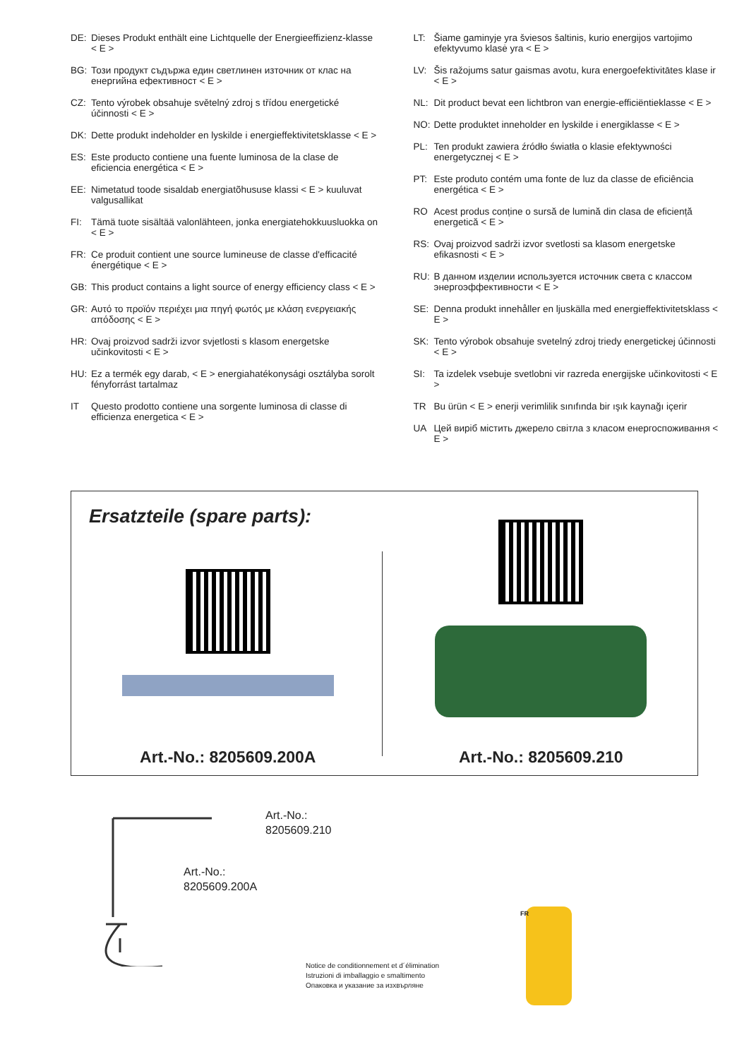DE: Dieses Produkt enthält eine Lichtquelle der Energieeffizienz-klasse < E >
BG: Този продукт съдържа един светлинен източник от клас на енергийна ефективност < E >
CZ: Tento výrobek obsahuje světelný zdroj s třídou energetické účinnosti < E >
DK: Dette produkt indeholder en lyskilde i energieffektivitetsklasse < E >
ES: Este producto contiene una fuente luminosa de la clase de eficiencia energética < E >
EE: Nimetatud toode sisaldab energiatõhususe klassi < E > kuuluvat valgusallikat
FI: Tämä tuote sisältää valonlähteen, jonka energiatehokkuusluokka on < E >
FR: Ce produit contient une source lumineuse de classe d'efficacité énergétique < E >
GB: This product contains a light source of energy efficiency class < E >
GR: Αυτό το προϊόν περιέχει μια πηγή φωτός με κλάση ενεργειακής απόδοσης < E >
HR: Ovaj proizvod sadrži izvor svjetlosti s klasom energetske učinkovitosti < E >
HU: Ez a termék egy darab, < E > energiahatékonysági osztályba sorolt fényforrást tartalmaz
IT Questo prodotto contiene una sorgente luminosa di classe di efficienza energetica < E >
LT: Šiame gaminyje yra šviesos šaltinis, kurio energijos vartojimo efektyvumo klasė yra < E >
LV: Šis ražojums satur gaismas avotu, kura energoefektivitātes klase ir < E >
NL: Dit product bevat een lichtbron van energie-efficiëntieklasse < E >
NO: Dette produktet inneholder en lyskilde i energiklasse < E >
PL: Ten produkt zawiera źródło światła o klasie efektywności energetycznej < E >
PT: Este produto contém uma fonte de luz da classe de eficiência energética < E >
RO Acest produs conține o sursă de lumină din clasa de eficiență energetică < E >
RS: Ovaj proizvod sadrži izvor svetlosti sa klasom energetske efikasnosti < E >
RU: В данном изделии используется источник света с классом энергоэффективности < E >
SE: Denna produkt innehåller en ljuskälla med energieffektivitetsklass < E >
SK: Tento výrobok obsahuje svetelný zdroj triedy energetickej účinnosti < E >
SI: Ta izdelek vsebuje svetlobni vir razreda energijske učinkovitosti < E >
TR Bu ürün < E > enerji verimlilik sınıfında bir ışık kaynağı içerir
UA Цей виріб містить джерело світла з класом енергоспоживання < E >
Ersatzteile (spare parts):
Art.-No.: 8205609.200A Art.-No.: 8205609.210
Art.-No.:
8205609.210
Art.-No.:
8205609.200A
Notice de conditionnement et d´élimination
Istruzioni di imballaggio e smaltimento
Опаковка и указание за изхвърляне
FR